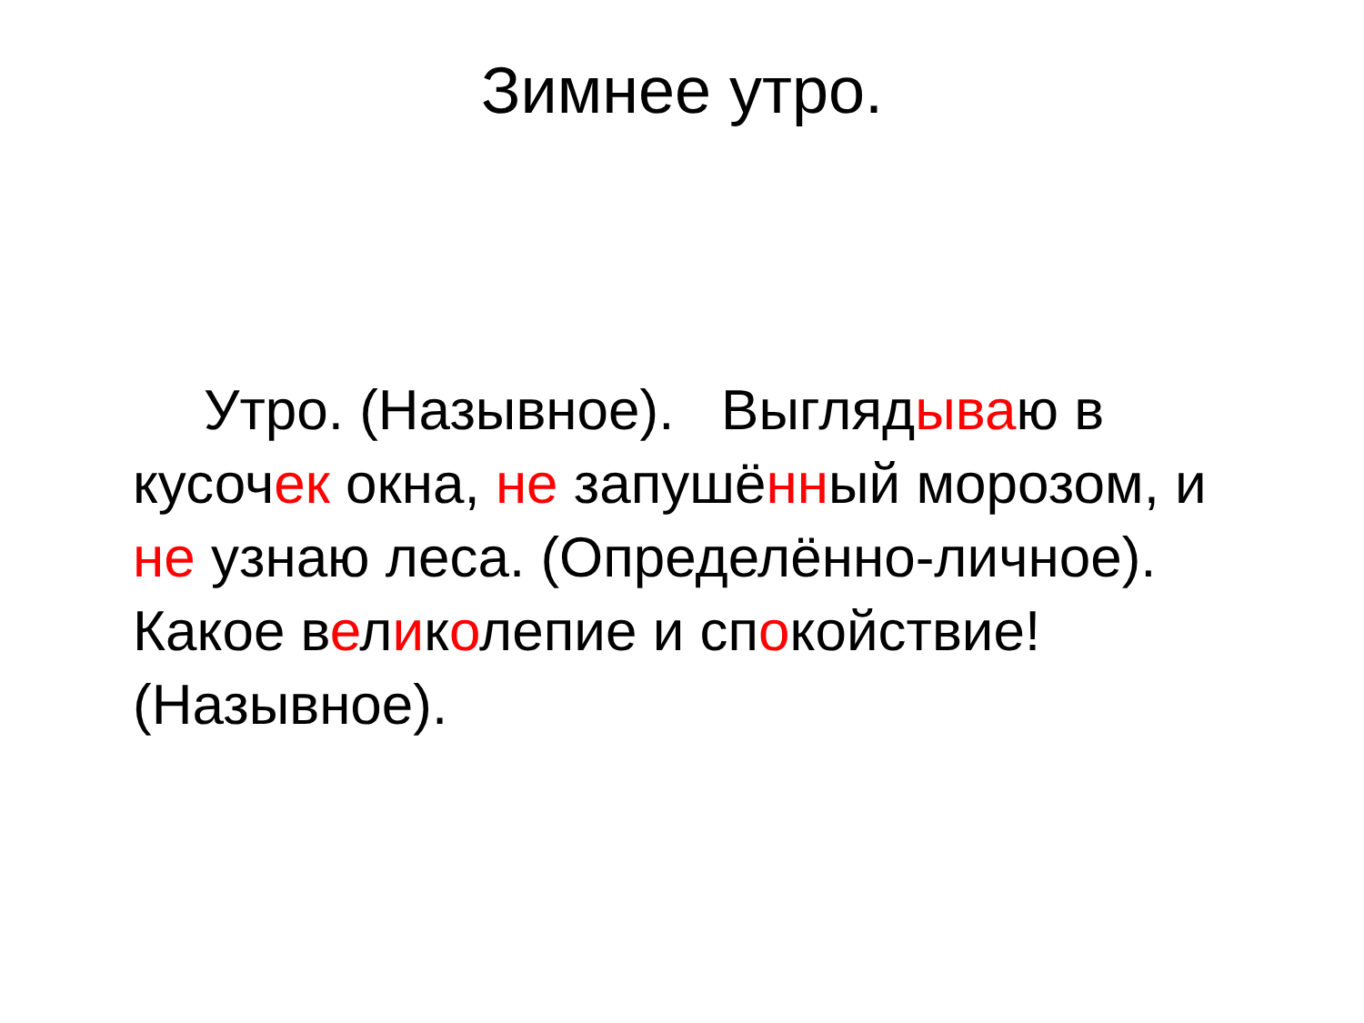Зимнее утро.
Утро. (Назывное). Выглядываю в кусочек окна, не запушённый морозом, и не узнаю леса. (Определённо-личное). Какое великолепие и спокойствие! (Назывное).